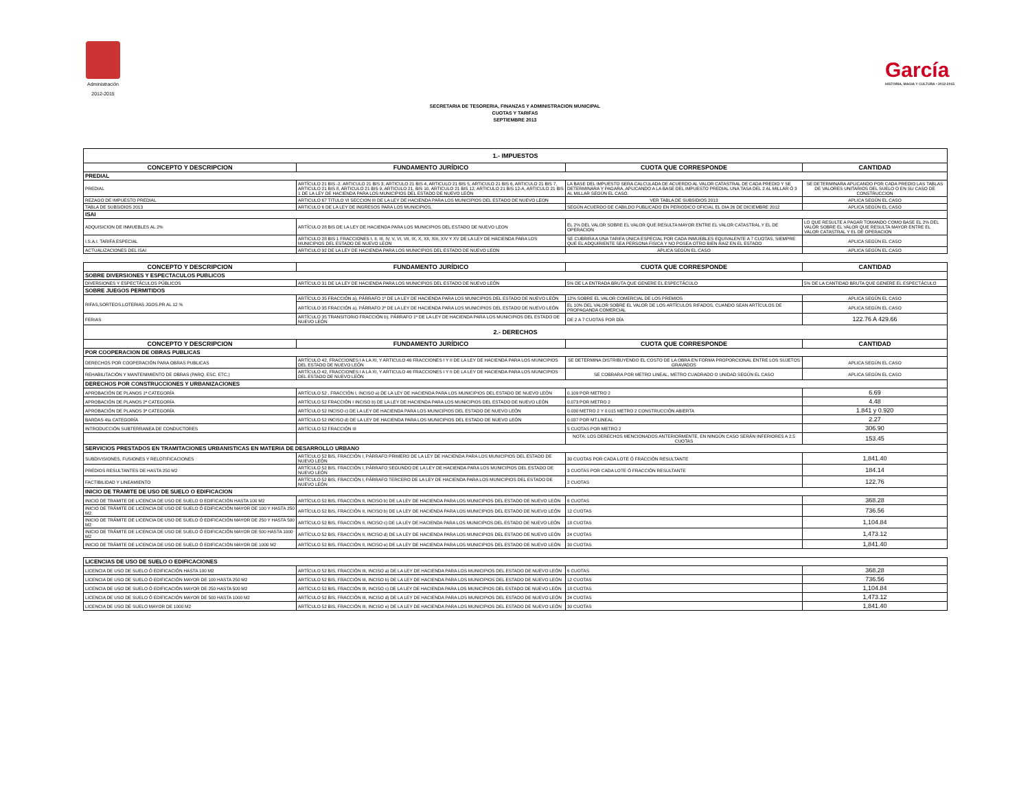Administración
2012-2015
García
HISTORIA, MAGIA Y CULTURA • 2012-2015
SECRETARIA DE TESORERIA, FINANZAS Y ADMINISTRACION MUNICIPAL
CUOTAS Y TARIFAS
SEPTIEMBRE 2013
| 1.- IMPUESTOS | | | |
| CONCEPTO Y DESCRIPCION | FUNDAMENTO JURÍDICO | CUOTA QUE CORRESPONDE | CANTIDAD |
| PREDIAL | | | |
| PREDIAL | ARTÍCULO 21 BIS -2. ARTICULO 21 BIS 3, ARTICULO 21 BIS 4, ARTICULO 21 BIS 5, ARTICULO 21 BIS 6, ARTICULO 21 BIS 7, ARTICULO 21 BIS 8, ARTICULO 21 BIS 9, ARTICULO 21, BIS 10, ARTICULO 21 BIS 12, ARTICULO 21 BIS 12-A, ARTICULO 21 BIS 1 DE LA LEY DE HACIENDA PARA LOS MUNICIPIOS DEL ESTADO DE NUEVO LEÓN | LA BASE DEL IMPUESTO SERA CALCULADA DE ACUERDO AL VALOR CATASTRAL DE CADA PREDIO Y SE DETERMINARA Y PAGARA, APLICANDO A LA BASE DEL IMPUESTO PREDIAL UNA TASA DEL 2 AL MILLAR Ó 3 AL MILLAR SEGÚN EL CASO. | SE DETERMINARA APLICANDO POR CADA PREDIO LAS TABLAS DE VALORES UNITARIOS DEL SUELO O EN SU CASO DE CONSTRUCCION |
| REZAGO DE IMPUESTO PREDIAL | ARTICULO 67 TITULO VI SECCION III DE LA LEY DE HACIENDA PARA LOS MUNICIPIOS DEL ESTADO DE NUEVO LEON | VER TABLA DE SUBSIDIOS 2013 | APLICA SEGÚN EL CASO |
| TABLA DE SUBSIDIOS 2013 | ARTICULO 6 DE LA LEY DE INGRESOS PARA LOS MUNICIPIOS, | SEGÚN ACUERDO DE CABILDO PUBLICADO EN PERIODICO OFICIAL EL DIA 26 DE DICIEMBRE 2012 | APLICA SEGÚN EL CASO |
| ISAI | | | |
| ADQUISICION DE INMUEBLES AL 2% | ARTÍCULO 28 BIS DE LA LEY DE HACIENDA PARA LOS MUNICIPIOS DEL ESTADO DE NUEVO LEON | EL 2% DEL VALOR SOBRE EL VALOR QUE RESULTA MAYOR ENTRE EL VALOR CATASTRAL Y EL DE OPERACION | LO QUE RESULTE A PAGAR TOMANDO COMO BASE EL 2% DEL VALOR SOBRE EL VALOR QUE RESULTA MAYOR ENTRE EL VALOR CATASTRAL Y EL DE OPERACION |
| I.S.A.I. TARIFA ESPECIAL | ARTICULO 28 BIS 1 FRACCIONES I, II, III, IV, V, VI, VII, IX, X, XII, XIII, XIV Y XV DE LA LEY DE HACIENDA PARA LOS MUNICIPIOS DEL ESTADO DE NUEVO LEON | SE CUBRIRA A UNA TARIFA UNICA ESPECIAL POR CADA INMUEBLES EQUIVALENTE A 7 CUOTAS, SIEMPRE QUE EL ADQUIRIENTE SEA PERSONA FISICA Y NO POSEA OTRO BIEN RAIZ EN EL ESTADO | APLICA SEGÚN EL CASO |
| ACTUALIZACIONES DEL ISAI | ARTICULO 92 DE LA LEY DE HACIENDA PARA LOS MUNICIPIOS DEL ESTADO DE NUEVO LEON | APLICA SEGÚN EL CASO | APLICA SEGÚN EL CASO |
| CONCEPTO Y DESCRIPCION | FUNDAMENTO JURÍDICO | CUOTA QUE CORRESPONDE | CANTIDAD |
| SOBRE DIVERSIONES Y ESPECTACULOS PUBLICOS | | | |
| DIVERSIONES Y ESPECTÁCULOS PÚBLICOS | ARTÍCULO 31 DE LA LEY DE HACIENDA PARA LOS MUNICIPIOS DEL ESTADO DE NUEVO LEÓN | 5% DE LA ENTRADA BRUTA QUE GENERE EL ESPECTÁCULO | 5% DE LA CANTIDAD BRUTA QUE GENERE EL ESPECTÁCULO |
| SOBRE JUEGOS PERMITIDOS | | | |
| RIFAS,SORTEOS,LOTERIAS JGOS.PR AL 12 % | ARTÍCULO 35 FRACCIÓN a), PÁRRAFO 1º DE LA LEY DE HACIENDA PARA LOS MUNICIPIOS DEL ESTADO DE NUEVO LEÓN | 12% SOBRE EL VALOR COMERCIAL DE LOS PREMIOS | APLICA SEGÚN EL CASO |
| | ARTÍCULO 35 FRACCIÓN a), PÁRRAFO 2º DE LA LEY DE HACIENDA PARA LOS MUNICIPIOS DEL ESTADO DE NUEVO LEÓN | EL 10% DEL VALOR SOBRE EL VALOR DE LOS ARTÍCULOS RIFADOS, CUANDO SEAN ARTÍCULOS DE PROPAGANDA COMERCIAL | APLICA SEGÚN EL CASO |
| FERIAS | ARTÍCULO 35 TRANSITORIO FRACCIÓN b), PÁRRAFO 1º DE LA LEY DE HACIENDA PARA LOS MUNICIPIOS DEL ESTADO DE NUEVO LEÓN | DE 2 A 7 CUOTAS POR DÍA | 122.76 A 429.66 |
| 2.- DERECHOS | | | |
| CONCEPTO Y DESCRIPCION | FUNDAMENTO JURÍDICO | CUOTA QUE CORRESPONDE | CANTIDAD |
| POR COOPERACION DE OBRAS PUBLICAS | | | |
| DERECHOS POR COOPERACIÓN PARA OBRAS PUBLICAS | ARTÍCULO 42, FRACCIONES I A LA XI, Y ARTICULO 46 FRACCIONES I Y II DE LA LEY DE HACIENDA PARA LOS MUNICIPIOS DEL ESTADO DE NUEVO LEÓN | SE DETERMINA DISTRIBUYENDO EL COSTO DE LA OBRA EN FORMA PROPORCIONAL ENTRE LOS SUJETOS GRAVADOS | APLICA SEGÚN EL CASO |
| REHABILITACIÓN Y MANTENIMIENTO DE OBRAS (PARQ. ESC. ETC.) | ARTÍCULO 42, FRACCIONES I A LA XI, Y ARTICULO 46 FRACCIONES I Y II DE LA LEY DE HACIENDA PARA LOS MUNICIPIOS DEL ESTADO DE NUEVO LEÓN | SE COBRARA POR METRO LINEAL, METRO CUADRADO O UNIDAD SEGÚN EL CASO | APLICA SEGÚN EL CASO |
| DERECHOS POR CONSTRUCCIONES Y URBANIZACIONES | | | |
| APROBACIÓN DE PLANOS 1ª CATEGORÍA | ARTÍCULO 52 , FRACCIÓN I, INCISO a) DE LA LEY DE HACIENDA PARA LOS MUNICIPIOS DEL ESTADO DE NUEVO LEÓN | 0.109 POR METRO 2 | 6.69 |
| APROBACIÓN DE PLANOS 2ª CATEGORÍA | ARTÍCULO 52 FRACCIÓN I INCISO b) DE LA LEY DE HACIENDA PARA LOS MUNICIPIOS DEL ESTADO DE NUEVO LEÓN | 0.073 POR METRO 2 | 4.48 |
| APROBACIÓN DE PLANOS 3ª CATEGORÍA | ARTÍCULO 52 INCISO c) DE LA LEY DE HACIENDA PARA LOS MUNICIPIOS DEL ESTADO DE NUEVO LEÓN | 0.030 METRO 2 Y 0.015 METRO 2 CONSTRUCCIÓN ABIERTA | 1.841 y 0.920 |
| BARDAS 4ta CATEGORÍA | ARTÍCULO 52 INCISO d) DE LA LEY DE HACIENDA PARA LOS MUNICIPIOS DEL ESTADO DE NUEVO LEÓN | 0.037 POR MT.LINEAL | 2.27 |
| INTRODUCCIÓN SUBTERRANEA DE CONDUCTORES | ARTÍCULO 52 FRACCIÓN III | 5 CUOTAS POR METRO 2 | 306.90 |
| | | NOTA: LOS DERECHOS MENCIONADOS ANTERIORMENTE, EN NINGÚN CASO SERÁN INFERIORES A 2.5 CUOTAS | 153.45 |
| SERVICIOS PRESTADOS EN TRAMITACIONES URBANISTICAS EN MATERIA DE DESARROLLO URBANO | | | |
| SUBDIVISIONES, FUSIONES Y RELOTIFICACIONES | ARTÍCULO 52 BIS, FRACCIÓN I, PÁRRAFO PRIMERO DE LA LEY DE HACIENDA PARA LOS MUNICIPIOS DEL ESTADO DE NUEVO LEÓN | 30 CUOTAS POR CADA LOTE Ó FRACCIÓN RESULTANTE | 1,841.40 |
| PREDIOS RESULTANTES DE HASTA 250 M2 | ARTÍCULO 52 BIS, FRACCIÓN I, PÁRRAFO SEGUNDO DE LA LEY DE HACIENDA PARA LOS MUNICIPIOS DEL ESTADO DE NUEVO LEÓN | 3 CUOTAS POR CADA LOTE Ó FRACCIÓN RESULTANTE | 184.14 |
| FACTIBILIDAD Y LINEAMIENTO | ARTÍCULO 52 BIS, FRACCIÓN I, PÁRRAFO TERCERO DE LA LEY DE HACIENDA PARA LOS MUNICIPIOS DEL ESTADO DE NUEVO LEÓN | 2 CUOTAS | 122.76 |
| INICIO DE TRAMITE DE USO DE SUELO O EDIFICACION | | | |
| INICIO DE TRAMITE DE LICENCIA DE USO DE SUELO O EDIFICACIÓN HASTA 100 M2 | ARTÍCULO 52 BIS, FRACCIÓN II, INCISO b) DE LA LEY DE HACIENDA PARA LOS MUNICIPIOS DEL ESTADO DE NUEVO LEÓN | 6 CUOTAS | 368.28 |
| INICIO DE TRÁMITE DE LICENCIA DE USO DE SUELO Ó EDIFICACIÓN MAYOR DE 100 Y HASTA 250 M2 | ARTÍCULO 52 BIS, FRACCIÓN II, INCISO b) DE LA LEY DE HACIENDA PARA LOS MUNICIPIOS DEL ESTADO DE NUEVO LEÓN | 12 CUOTAS | 736.56 |
| INICIO DE TRÁMITE DE LICENCIA DE USO DE SUELO Ó EDIFICACIÓN MAYOR DE 250 Y HASTA 500 M2 | ARTÍCULO 52 BIS, FRACCIÓN II, INCISO c) DE LA LEY DE HACIENDA PARA LOS MUNICIPIOS DEL ESTADO DE NUEVO LEÓN | 18 CUOTAS | 1,104.84 |
| INICIO DE TRÁMITE DE LICENCIA DE USO DE SUELO Ó EDIFICACIÓN MAYOR DE 500 HASTA 1000 M2 | ARTÍCULO 52 BIS, FRACCIÓN II, INCISO d) DE LA LEY DE HACIENDA PARA LOS MUNICIPIOS DEL ESTADO DE NUEVO LEÓN | 24 CUOTAS | 1,473.12 |
| INICIO DE TRÁMITE DE LICENCIA DE USO DE SUELO Ó EDIFICACIÓN MAYOR DE 1000 M2 | ARTÍCULO 52 BIS, FRACCIÓN II, INCISO e) DE LA LEY DE HACIENDA PARA LOS MUNICIPIOS DEL ESTADO DE NUEVO LEÓN | 30 CUOTAS | 1,841.40 |
| LICENCIAS DE USO DE SUELO O EDIFICACIONES | | | |
| LICENCIA DE USO DE SUELO Ó EDIFICACIÓN HASTA 100 M2 | ARTÍCULO 52 BIS, FRACCIÓN III, INCISO a) DE LA LEY DE HACIENDA PARA LOS MUNICIPIOS DEL ESTADO DE NUEVO LEÓN | 6 CUOTAS | 368.28 |
| LICENCIA DE USO DE SUELO Ó EDIFICACIÓN MAYOR DE 100 HASTA 250 M2 | ARTÍCULO 52 BIS, FRACCIÓN III, INCISO b) DE LA LEY DE HACIENDA PARA LOS MUNICIPIOS DEL ESTADO DE NUEVO LEÓN | 12 CUOTAS | 736.56 |
| LICENCIA DE USO DE SUELO Ó EDIFICACIÓN MAYOR DE 250 HASTA 500 M2 | ARTÍCULO 52 BIS, FRACCIÓN III, INCISO c) DE LA LEY DE HACIENDA PARA LOS MUNICIPIOS DEL ESTADO DE NUEVO LEÓN | 18 CUOTAS | 1,104.84 |
| LICENCIA DE USO DE SUELO Ó EDIFICACIÓN MAYOR DE 500 HASTA 1000 M2 | ARTÍCULO 52 BIS, FRACCIÓN III, INCISO d) DE LA LEY DE HACIENDA PARA LOS MUNICIPIOS DEL ESTADO DE NUEVO LEÓN | 24 CUOTAS | 1,473.12 |
| LICENCIA DE USO DE SUELO MAYOR DE 1000 M2 | ARTÍCULO 52 BIS, FRACCIÓN III, INCISO e) DE LA LEY DE HACIENDA PARA LOS MUNICIPIOS DEL ESTADO DE NUEVO LEÓN | 30 CUOTAS | 1,841.40 |